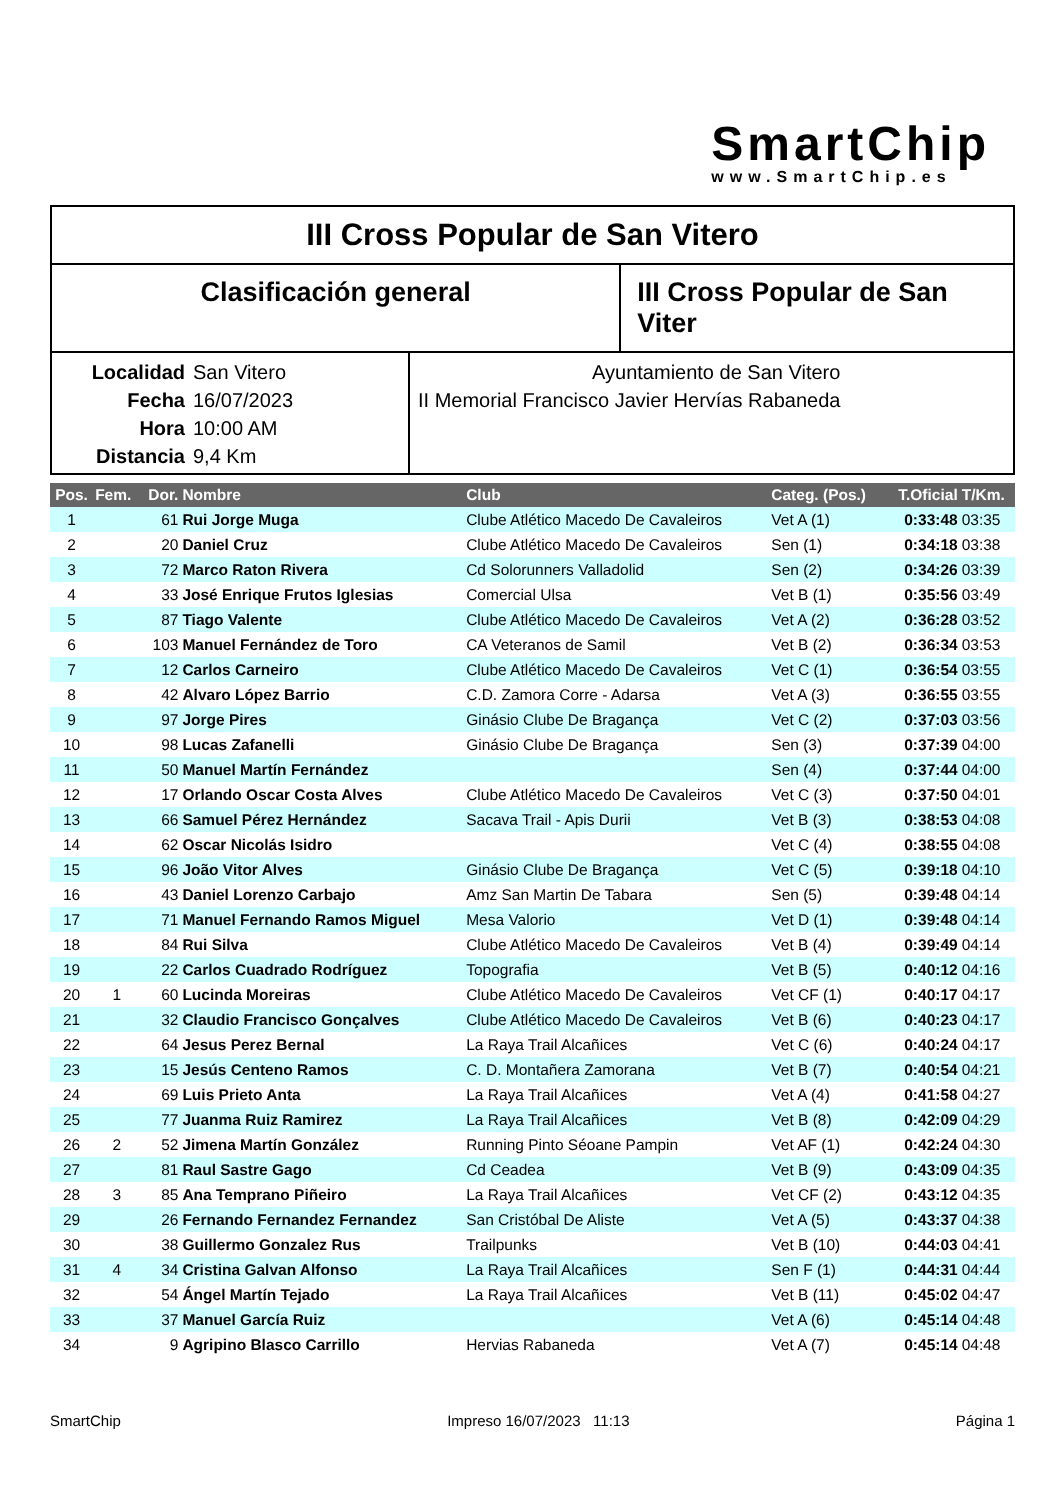SmartChip
www.SmartChip.es
III Cross Popular de San Vitero
Clasificación general III Cross Popular de San Viter
Localidad San Vitero
Fecha 16/07/2023
Hora 10:00 AM
Distancia 9,4 Km
Ayuntamiento de San Vitero
II Memorial Francisco Javier Hervías Rabaneda
| Pos. | Fem. | Dor. | Nombre | Club | Categ. (Pos.) | T.Oficial | T/Km. |
| --- | --- | --- | --- | --- | --- | --- | --- |
| 1 | | 61 | Rui Jorge Muga | Clube Atlético Macedo De Cavaleiros | Vet A (1) | 0:33:48 | 03:35 |
| 2 | | 20 | Daniel Cruz | Clube Atlético Macedo De Cavaleiros | Sen (1) | 0:34:18 | 03:38 |
| 3 | | 72 | Marco Raton Rivera | Cd Solorunners Valladolid | Sen (2) | 0:34:26 | 03:39 |
| 4 | | 33 | José Enrique Frutos Iglesias | Comercial Ulsa | Vet B (1) | 0:35:56 | 03:49 |
| 5 | | 87 | Tiago Valente | Clube Atlético Macedo De Cavaleiros | Vet A (2) | 0:36:28 | 03:52 |
| 6 | | 103 | Manuel Fernández de Toro | CA Veteranos de Samil | Vet B (2) | 0:36:34 | 03:53 |
| 7 | | 12 | Carlos Carneiro | Clube Atlético Macedo De Cavaleiros | Vet C (1) | 0:36:54 | 03:55 |
| 8 | | 42 | Alvaro López Barrio | C.D. Zamora Corre - Adarsa | Vet A (3) | 0:36:55 | 03:55 |
| 9 | | 97 | Jorge Pires | Ginásio Clube De Bragança | Vet C (2) | 0:37:03 | 03:56 |
| 10 | | 98 | Lucas Zafanelli | Ginásio Clube De Bragança | Sen (3) | 0:37:39 | 04:00 |
| 11 | | 50 | Manuel Martín Fernández | | Sen (4) | 0:37:44 | 04:00 |
| 12 | | 17 | Orlando Oscar Costa Alves | Clube Atlético Macedo De Cavaleiros | Vet C (3) | 0:37:50 | 04:01 |
| 13 | | 66 | Samuel Pérez Hernández | Sacava Trail - Apis Durii | Vet B (3) | 0:38:53 | 04:08 |
| 14 | | 62 | Oscar Nicolás Isidro | | Vet C (4) | 0:38:55 | 04:08 |
| 15 | | 96 | João Vitor Alves | Ginásio Clube De Bragança | Vet C (5) | 0:39:18 | 04:10 |
| 16 | | 43 | Daniel Lorenzo Carbajo | Amz San Martin De Tabara | Sen (5) | 0:39:48 | 04:14 |
| 17 | | 71 | Manuel Fernando Ramos Miguel | Mesa Valorio | Vet D (1) | 0:39:48 | 04:14 |
| 18 | | 84 | Rui Silva | Clube Atlético Macedo De Cavaleiros | Vet B (4) | 0:39:49 | 04:14 |
| 19 | | 22 | Carlos Cuadrado Rodríguez | Topografia | Vet B (5) | 0:40:12 | 04:16 |
| 20 | 1 | 60 | Lucinda Moreiras | Clube Atlético Macedo De Cavaleiros | Vet CF (1) | 0:40:17 | 04:17 |
| 21 | | 32 | Claudio Francisco Gonçalves | Clube Atlético Macedo De Cavaleiros | Vet B (6) | 0:40:23 | 04:17 |
| 22 | | 64 | Jesus Perez Bernal | La Raya Trail Alcañices | Vet C (6) | 0:40:24 | 04:17 |
| 23 | | 15 | Jesús Centeno Ramos | C. D. Montañera Zamorana | Vet B (7) | 0:40:54 | 04:21 |
| 24 | | 69 | Luis Prieto Anta | La Raya Trail Alcañices | Vet A (4) | 0:41:58 | 04:27 |
| 25 | | 77 | Juanma Ruiz Ramirez | La Raya Trail Alcañices | Vet B (8) | 0:42:09 | 04:29 |
| 26 | 2 | 52 | Jimena Martín González | Running Pinto Séoane Pampin | Vet AF (1) | 0:42:24 | 04:30 |
| 27 | | 81 | Raul Sastre Gago | Cd Ceadea | Vet B (9) | 0:43:09 | 04:35 |
| 28 | 3 | 85 | Ana Temprano Piñeiro | La Raya Trail Alcañices | Vet CF (2) | 0:43:12 | 04:35 |
| 29 | | 26 | Fernando Fernandez Fernandez | San Cristóbal De Aliste | Vet A (5) | 0:43:37 | 04:38 |
| 30 | | 38 | Guillermo Gonzalez Rus | Trailpunks | Vet B (10) | 0:44:03 | 04:41 |
| 31 | 4 | 34 | Cristina Galvan Alfonso | La Raya Trail Alcañices | Sen F (1) | 0:44:31 | 04:44 |
| 32 | | 54 | Ángel Martín Tejado | La Raya Trail Alcañices | Vet B (11) | 0:45:02 | 04:47 |
| 33 | | 37 | Manuel García Ruiz | | Vet A (6) | 0:45:14 | 04:48 |
| 34 | | 9 | Agripino Blasco Carrillo | Hervias Rabaneda | Vet A (7) | 0:45:14 | 04:48 |
SmartChip Impreso 16/07/2023 11:13 Página 1